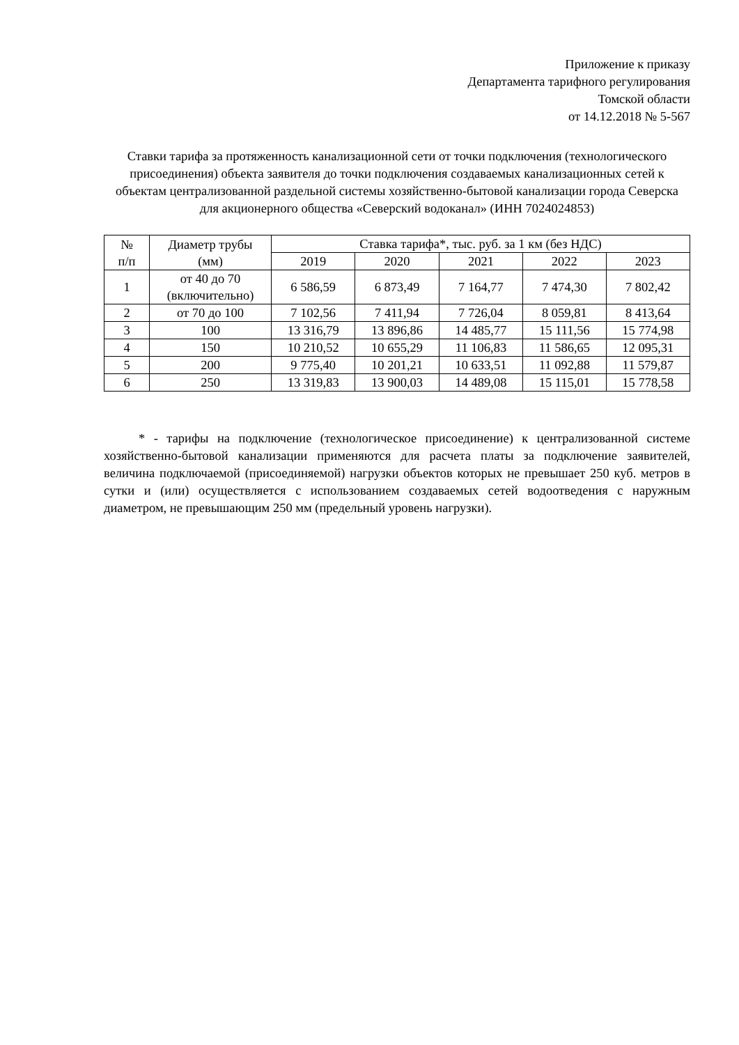Приложение к приказу
Департамента тарифного регулирования
Томской области
от 14.12.2018 № 5-567
Ставки тарифа за протяженность канализационной сети от точки подключения (технологического присоединения) объекта заявителя до точки подключения создаваемых канализационных сетей к объектам централизованной раздельной системы хозяйственно-бытовой канализации города Северска
для акционерного общества «Северский водоканал» (ИНН 7024024853)
| № п/п | Диаметр трубы (мм) | Ставка тарифа*, тыс. руб. за 1 км (без НДС) | | | | |
| --- | --- | --- | --- | --- | --- | --- |
| | | 2019 | 2020 | 2021 | 2022 | 2023 |
| 1 | от 40 до 70 (включительно) | 6 586,59 | 6 873,49 | 7 164,77 | 7 474,30 | 7 802,42 |
| 2 | от 70 до 100 | 7 102,56 | 7 411,94 | 7 726,04 | 8 059,81 | 8 413,64 |
| 3 | 100 | 13 316,79 | 13 896,86 | 14 485,77 | 15 111,56 | 15 774,98 |
| 4 | 150 | 10 210,52 | 10 655,29 | 11 106,83 | 11 586,65 | 12 095,31 |
| 5 | 200 | 9 775,40 | 10 201,21 | 10 633,51 | 11 092,88 | 11 579,87 |
| 6 | 250 | 13 319,83 | 13 900,03 | 14 489,08 | 15 115,01 | 15 778,58 |
* - тарифы на подключение (технологическое присоединение) к централизованной системе хозяйственно-бытовой канализации применяются для расчета платы за подключение заявителей, величина подключаемой (присоединяемой) нагрузки объектов которых не превышает 250 куб. метров в сутки и (или) осуществляется с использованием создаваемых сетей водоотведения с наружным диаметром, не превышающим 250 мм (предельный уровень нагрузки).